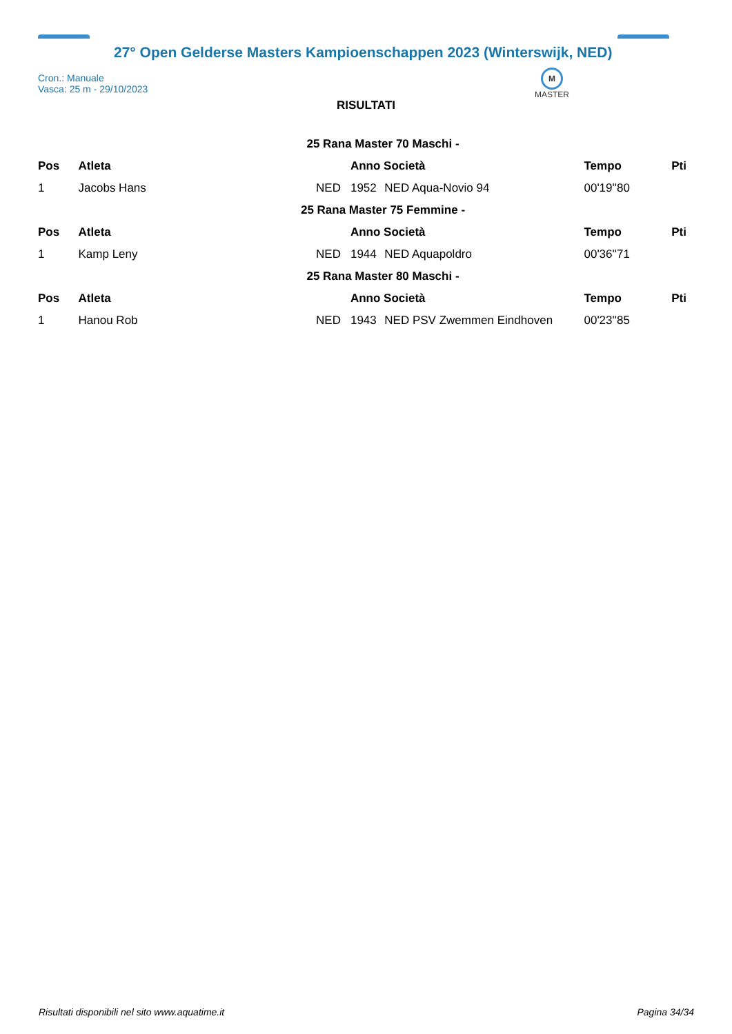27° Open Gelderse Masters Kampioenschappen 2023 (Winterswijk, NED)
Cron.: Manuale
Vasca: 25 m - 29/10/2023
M
MASTER
RISULTATI
| 25 Rana Master 70 Maschi - | | | | | | |
| Pos | Atleta | | Anno Società | | Tempo | Pti |
| 1 | Jacobs Hans | NED | 1952 | NED Aqua-Novio 94 | 00'19''80 | |
| 25 Rana Master 75 Femmine - | | | | | | |
| Pos | Atleta | | Anno Società | | Tempo | Pti |
| 1 | Kamp Leny | NED | 1944 | NED Aquapoldro | 00'36''71 | |
| 25 Rana Master 80 Maschi - | | | | | | |
| Pos | Atleta | | Anno Società | | Tempo | Pti |
| 1 | Hanou Rob | NED | 1943 | NED PSV Zwemmen Eindhoven | 00'23''85 | |
Risultati disponibili nel sito www.aquatime.it Pagina 34/34